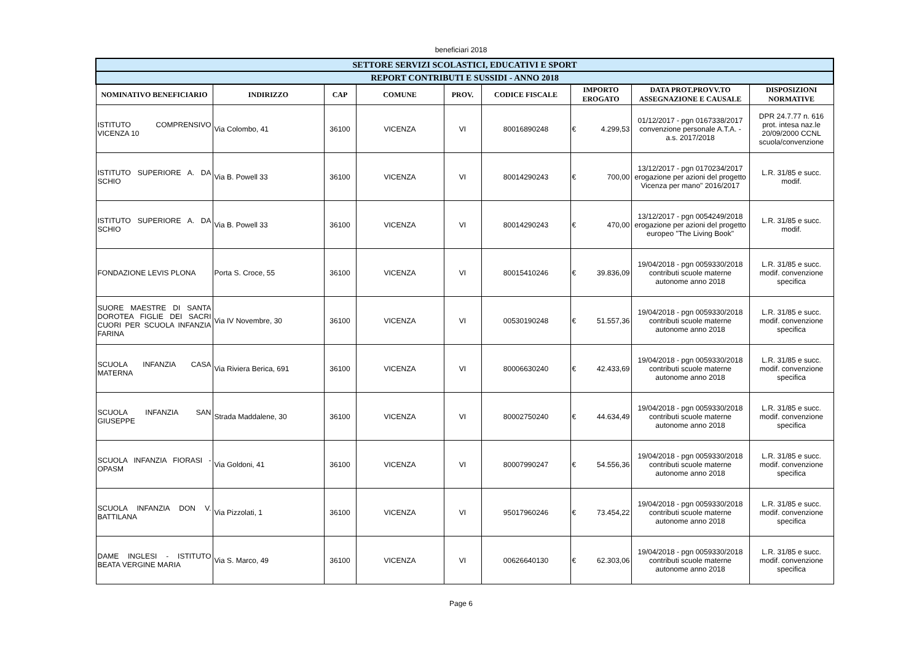beneficiari 2018
| SETTORE SERVIZI SCOLASTICI, EDUCATIVI E SPORT | | | | | | | | |
| REPORT CONTRIBUTI E SUSSIDI - ANNO 2018 | | | | | | | | |
| NOMINATIVO BENEFICIARIO | INDIRIZZO | CAP | COMUNE | PROV. | CODICE FISCALE | IMPORTO EROGATO | DATA PROT.PROVV.TO ASSEGNAZIONE E CAUSALE | DISPOSIZIONI NORMATIVE |
| ISTITUTO COMPRENSIVO VICENZA 10 | Via Colombo, 41 | 36100 | VICENZA | VI | 80016890248 | € 4.299,53 | 01/12/2017 - pgn 0167338/2017 convenzione personale A.T.A. - a.s. 2017/2018 | DPR 24.7.77 n. 616 prot. intesa naz.le 20/09/2000 CCNL scuola/convenzione |
| ISTITUTO SUPERIORE A. DA SCHIO | Via B. Powell 33 | 36100 | VICENZA | VI | 80014290243 | € 700,00 | 13/12/2017 - pgn 0170234/2017 erogazione per azioni del progetto Vicenza per mano" 2016/2017 | L.R. 31/85 e succ. modif. |
| ISTITUTO SUPERIORE A. DA SCHIO | Via B. Powell 33 | 36100 | VICENZA | VI | 80014290243 | € 470,00 | 13/12/2017 - pgn 0054249/2018 erogazione per azioni del progetto europeo "The Living Book" | L.R. 31/85 e succ. modif. |
| FONDAZIONE LEVIS PLONA | Porta S. Croce, 55 | 36100 | VICENZA | VI | 80015410246 | € 39.836,09 | 19/04/2018 - pgn 0059330/2018 contributi scuole materne autonome anno 2018 | L.R. 31/85 e succ. modif. convenzione specifica |
| SUORE MAESTRE DI SANTA DOROTEA FIGLIE DEI SACRI CUORI PER SCUOLA INFANZIA FARINA | Via IV Novembre, 30 | 36100 | VICENZA | VI | 00530190248 | € 51.557,36 | 19/04/2018 - pgn 0059330/2018 contributi scuole materne autonome anno 2018 | L.R. 31/85 e succ. modif. convenzione specifica |
| SCUOLA INFANZIA CASA MATERNA | Via Riviera Berica, 691 | 36100 | VICENZA | VI | 80006630240 | € 42.433,69 | 19/04/2018 - pgn 0059330/2018 contributi scuole materne autonome anno 2018 | L.R. 31/85 e succ. modif. convenzione specifica |
| SCUOLA INFANZIA SAN GIUSEPPE | Strada Maddalene, 30 | 36100 | VICENZA | VI | 80002750240 | € 44.634,49 | 19/04/2018 - pgn 0059330/2018 contributi scuole materne autonome anno 2018 | L.R. 31/85 e succ. modif. convenzione specifica |
| SCUOLA INFANZIA FIORASI - OPASM | Via Goldoni, 41 | 36100 | VICENZA | VI | 80007990247 | € 54.556,36 | 19/04/2018 - pgn 0059330/2018 contributi scuole materne autonome anno 2018 | L.R. 31/85 e succ. modif. convenzione specifica |
| SCUOLA INFANZIA DON V. BATTILANA | Via Pizzolati, 1 | 36100 | VICENZA | VI | 95017960246 | € 73.454,22 | 19/04/2018 - pgn 0059330/2018 contributi scuole materne autonome anno 2018 | L.R. 31/85 e succ. modif. convenzione specifica |
| DAME INGLESI - ISTITUTO BEATA VERGINE MARIA | Via S. Marco, 49 | 36100 | VICENZA | VI | 00626640130 | € 62.303,06 | 19/04/2018 - pgn 0059330/2018 contributi scuole materne autonome anno 2018 | L.R. 31/85 e succ. modif. convenzione specifica |
Page 6